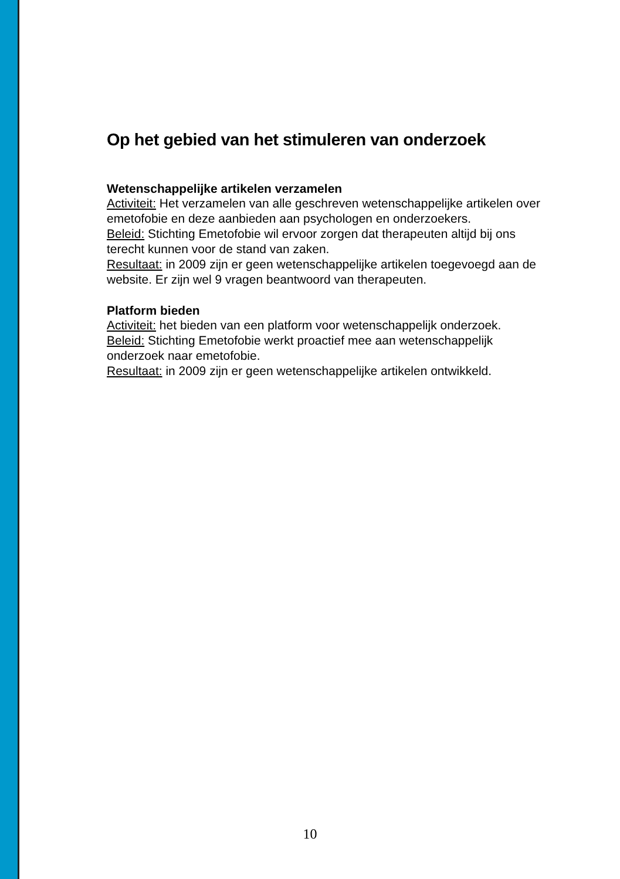Op het gebied van het stimuleren van onderzoek
Wetenschappelijke artikelen verzamelen
Activiteit: Het verzamelen van alle geschreven wetenschappelijke artikelen over emetofobie en deze aanbieden aan psychologen en onderzoekers.
Beleid: Stichting Emetofobie wil ervoor zorgen dat therapeuten altijd bij ons terecht kunnen voor de stand van zaken.
Resultaat: in 2009 zijn er geen wetenschappelijke artikelen toegevoegd aan de website. Er zijn wel 9 vragen beantwoord van therapeuten.
Platform bieden
Activiteit: het bieden van een platform voor wetenschappelijk onderzoek.
Beleid: Stichting Emetofobie werkt proactief mee aan wetenschappelijk onderzoek naar emetofobie.
Resultaat: in 2009 zijn er geen wetenschappelijke artikelen ontwikkeld.
10